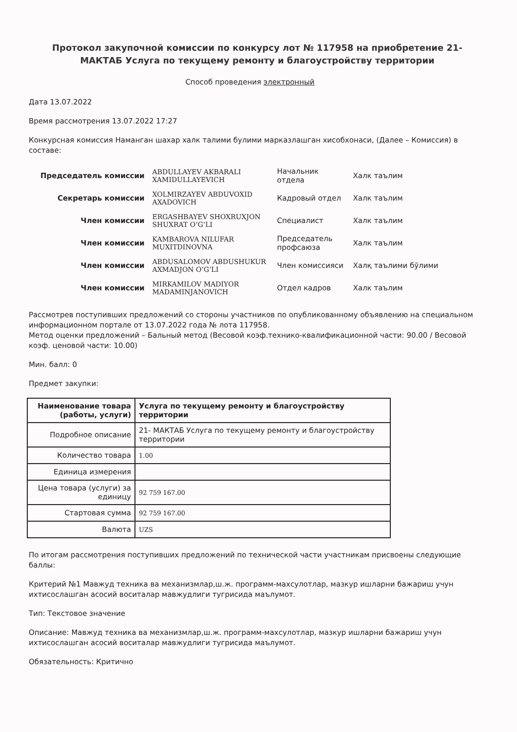Протокол закупочной комиссии по конкурсу лот № 117958 на приобретение 21- МАКТАБ Услуга по текущему ремонту и благоустройству территории
Способ проведения электронный
Дата 13.07.2022
Время рассмотрения 13.07.2022 17:27
Конкурсная комиссия Наманган шахар халк талими булими марказлашган хисобхонаси, (Далее – Комиссия) в составе:
| Председатель комиссии | ABDULLAYEV AKBARALI XAMIDULLAYEVICH | Начальник отдела | Халк таълим |
| Секретарь комиссии | XOLMIRZAYEV ABDUVOXID AXADOVICH | Кадровый отдел | Халк таълим |
| Член комиссии | ERGASHBAYEV SHOXRUXJON SHUXRAT O‘G‘LI | Специалист | Халк таълим |
| Член комиссии | KAMBAROVA NILUFAR MUXITDINOVNA | Председатель профсаюза | Халк таълим |
| Член комиссии | ABDUSALOMOV ABDUSHUKUR AXMADJON O‘G‘LI | Член комиссияси | Халқ таълими бўлими |
| Член комиссии | MIRKAMILOV MADIYOR MADAMINJANOVICH | Отдел кадров | Халк таълим |
Рассмотрев поступивших предложений со стороны участников по опубликованному объявлению на специальном информационном портале от 13.07.2022 года № лота 117958.
Метод оценки предложений – Бальный метод (Весовой коэф.технико-квалификационной части: 90.00 / Весовой коэф. ценовой части: 10.00)
Мин. балл: 0
Предмет закупки:
| Наименование товара (работы, услуги) | Услуга по текущему ремонту и благоустройству территории |
| Подробное описание | 21- МАКТАБ Услуга по текущему ремонту и благоустройству территории |
| Количество товара | 1.00 |
| Единица измерения | |
| Цена товара (услуги) за единицу | 92 759 167.00 |
| Стартовая сумма | 92 759 167.00 |
| Валюта | UZS |
По итогам рассмотрения поступивших предложений по технической части участникам присвоены следующие баллы:
Критерий №1 Мавжуд техника ва механизмлар,ш.ж. программ-махсулотлар, мазкур ишларни бажариш учун ихтисослашган асосий воситалар мавжудлиги тугрисида маълумот.
Тип: Текстовое значение
Описание: Мавжуд техника ва механизмлар,ш.ж. программ-махсулотлар, мазкур ишларни бажариш учун ихтисослашган асосий воситалар мавжудлиги тугрисида маълумот.
Обязательность: Критично